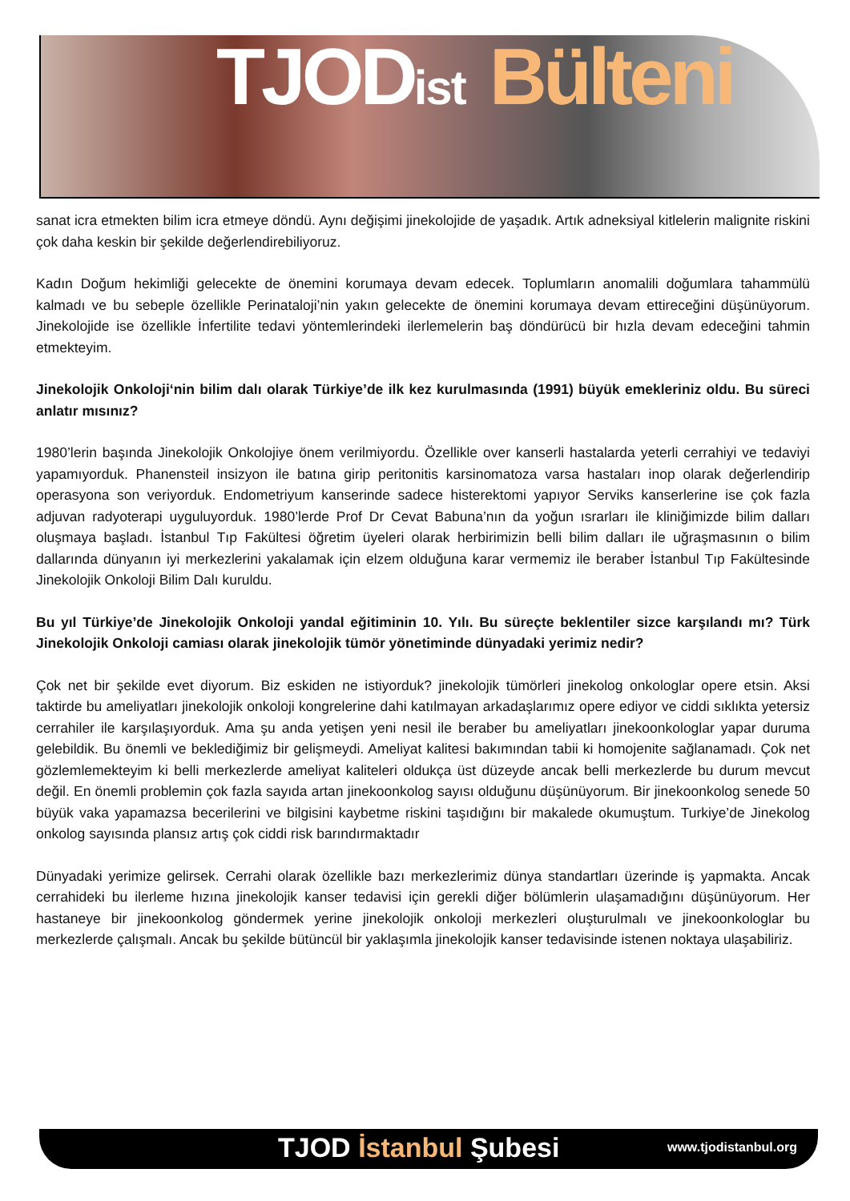TJODist Bülteni
sanat icra etmekten bilim icra etmeye döndü. Aynı değişimi jinekolojide de yaşadık. Artık adneksiyal kitlelerin malignite riskini çok daha keskin bir şekilde değerlendirebiliyoruz.
Kadın Doğum hekimliği gelecekte de önemini korumaya devam edecek. Toplumların anomalili doğumlara tahammülü kalmadı ve bu sebeple özellikle Perinataloji’nin yakın gelecekte de önemini korumaya devam ettireceğini düşünüyorum. Jinekolojide ise özellikle İnfertilite tedavi yöntemlerindeki ilerlemelerin baş döndürücü bir hızla devam edeceğini tahmin etmekteyim.
Jinekolojik Onkoloji‘nin bilim dalı olarak Türkiye’de ilk kez kurulmasında (1991) büyük emekleriniz oldu. Bu süreci anlatır mısınız?
1980’lerin başında Jinekolojik Onkolojiye önem verilmiyordu. Özellikle over kanserli hastalarda yeterli cerrahiyi ve tedaviyi yapamıyorduk. Phanensteil insizyon ile batına girip peritonitis karsinomatoza varsa hastaları inop olarak değerlendirip operasyona son veriyorduk. Endometriyum kanserinde sadece histerektomi yapıyor Serviks kanserlerine ise çok fazla adjuvan radyoterapi uyguluyorduk. 1980’lerde Prof Dr Cevat Babuna’nın da yoğun ısrarları ile kliniğimizde bilim dalları oluşmaya başladı. İstanbul Tıp Fakültesi öğretim üyeleri olarak herbirimizin belli bilim dalları ile uğraşmasının o bilim dallarında dünyanın iyi merkezlerini yakalamak için elzem olduğuna karar vermemiz ile beraber İstanbul Tıp Fakültesinde Jinekolojik Onkoloji Bilim Dalı kuruldu.
Bu yıl Türkiye’de Jinekolojik Onkoloji yandal eğitiminin 10. Yılı. Bu süreçte beklentiler sizce karşılandı mı? Türk Jinekolojik Onkoloji camiası olarak jinekolojik tümör yönetiminde dünyadaki yerimiz nedir?
Çok net bir şekilde evet diyorum. Biz eskiden ne istiyorduk? jinekolojik tümörleri jinekolog onkologlar opere etsin. Aksi taktirde bu ameliyatları jinekolojik onkoloji kongrelerine dahi katılmayan arkadaşlarımız opere ediyor ve ciddi sıklıkta yetersiz cerrahiler ile karşılaşıyorduk. Ama şu anda yetişen yeni nesil ile beraber bu ameliyatları jinekoonkologlar yapar duruma gelebildik. Bu önemli ve beklediğimiz bir gelişmeydi. Ameliyat kalitesi bakımından tabii ki homojenite sağlanamadı. Çok net gözlemlemekteyim ki belli merkezlerde ameliyat kaliteleri oldukça üst düzeyde ancak belli merkezlerde bu durum mevcut değil. En önemli problemin çok fazla sayıda artan jinekoonkolog sayısı olduğunu düşünüyorum. Bir jinekoonkolog senede 50 büyük vaka yapamazsa becerilerini ve bilgisini kaybetme riskini taşıdığını bir makalede okumuştum. Turkiye’de Jinekolog onkolog sayısında plansız artış çok ciddi risk barındırmaktadır
Dünyadaki yerimize gelirsek. Cerrahi olarak özellikle bazı merkezlerimiz dünya standartları üzerinde iş yapmakta. Ancak cerrahideki bu ilerleme hızına jinekolojik kanser tedavisi için gerekli diğer bölümlerin ulaşamadığını düşünüyorum. Her hastaneye bir jinekoonkolog göndermek yerine jinekolojik onkoloji merkezleri oluşturulmalı ve jinekoonkologlar bu merkezlerde çalışmalı. Ancak bu şekilde bütüncül bir yaklaşımla jinekolojik kanser tedavisinde istenen noktaya ulaşabiliriz.
TJOD İstanbul Şubesi www.tjodistanbul.org